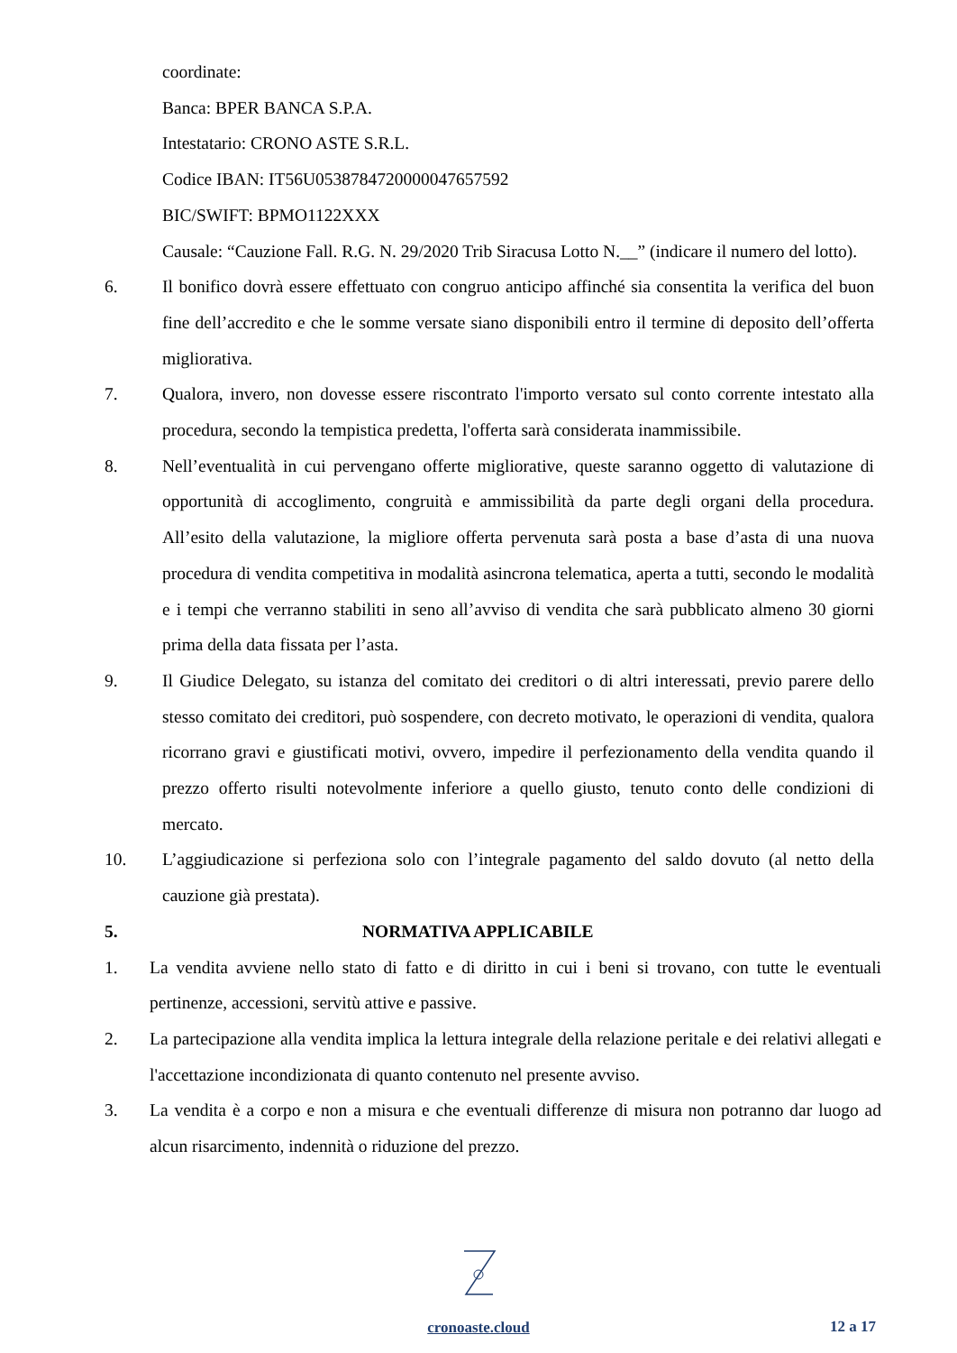coordinate:
Banca: BPER BANCA S.P.A.
Intestatario: CRONO ASTE S.R.L.
Codice IBAN: IT56U0538784720000047657592
BIC/SWIFT: BPMO1122XXX
Causale: “Cauzione Fall. R.G. N. 29/2020 Trib Siracusa Lotto N.__” (indicare il numero del lotto).
6. Il bonifico dovrà essere effettuato con congruo anticipo affinché sia consentita la verifica del buon fine dell’accredito e che le somme versate siano disponibili entro il termine di deposito dell’offerta migliorativa.
7. Qualora, invero, non dovesse essere riscontrato l'importo versato sul conto corrente intestato alla procedura, secondo la tempistica predetta, l'offerta sarà considerata inammissibile.
8. Nell’eventualità in cui pervengano offerte migliorative, queste saranno oggetto di valutazione di opportunità di accoglimento, congruità e ammissibilità da parte degli organi della procedura. All’esito della valutazione, la migliore offerta pervenuta sarà posta a base d’asta di una nuova procedura di vendita competitiva in modalità asincrona telematica, aperta a tutti, secondo le modalità e i tempi che verranno stabiliti in seno all’avviso di vendita che sarà pubblicato almeno 30 giorni prima della data fissata per l’asta.
9. Il Giudice Delegato, su istanza del comitato dei creditori o di altri interessati, previo parere dello stesso comitato dei creditori, può sospendere, con decreto motivato, le operazioni di vendita, qualora ricorrano gravi e giustificati motivi, ovvero, impedire il perfezionamento della vendita quando il prezzo offerto risulti notevolmente inferiore a quello giusto, tenuto conto delle condizioni di mercato.
10. L’aggiudicazione si perfeziona solo con l’integrale pagamento del saldo dovuto (al netto della cauzione già prestata).
5. NORMATIVA APPLICABILE
1. La vendita avviene nello stato di fatto e di diritto in cui i beni si trovano, con tutte le eventuali pertinenze, accessioni, servitù attive e passive.
2. La partecipazione alla vendita implica la lettura integrale della relazione peritale e dei relativi allegati e l'accettazione incondizionata di quanto contenuto nel presente avviso.
3. La vendita è a corpo e non a misura e che eventuali differenze di misura non potranno dar luogo ad alcun risarcimento, indennità o riduzione del prezzo.
cronoaste.cloud
12 a 17